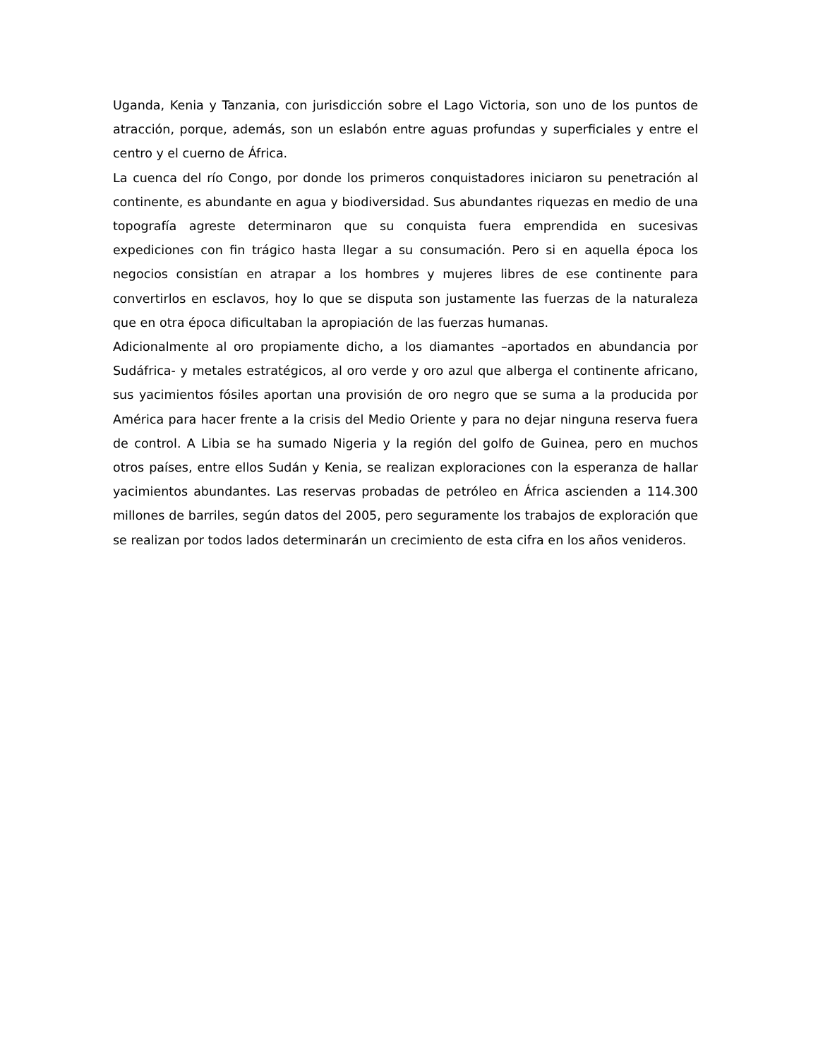Uganda, Kenia y Tanzania, con jurisdicción sobre el Lago Victoria, son uno de los puntos de atracción, porque, además, son un eslabón entre aguas profundas y superficiales y entre el centro y el cuerno de África.
La cuenca del río Congo, por donde los primeros conquistadores iniciaron su penetración al continente, es abundante en agua y biodiversidad. Sus abundantes riquezas en medio de una topografía agreste determinaron que su conquista fuera emprendida en sucesivas expediciones con fin trágico hasta llegar a su consumación. Pero si en aquella época los negocios consistían en atrapar a los hombres y mujeres libres de ese continente para convertirlos en esclavos, hoy lo que se disputa son justamente las fuerzas de la naturaleza que en otra época dificultaban la apropiación de las fuerzas humanas.
Adicionalmente al oro propiamente dicho, a los diamantes –aportados en abundancia por Sudáfrica- y metales estratégicos, al oro verde y oro azul que alberga el continente africano, sus yacimientos fósiles aportan una provisión de oro negro que se suma a la producida por América para hacer frente a la crisis del Medio Oriente y para no dejar ninguna reserva fuera de control. A Libia se ha sumado Nigeria y la región del golfo de Guinea, pero en muchos otros países, entre ellos Sudán y Kenia, se realizan exploraciones con la esperanza de hallar yacimientos abundantes. Las reservas probadas de petróleo en África ascienden a 114.300 millones de barriles, según datos del 2005, pero seguramente los trabajos de exploración que se realizan por todos lados determinarán un crecimiento de esta cifra en los años venideros.